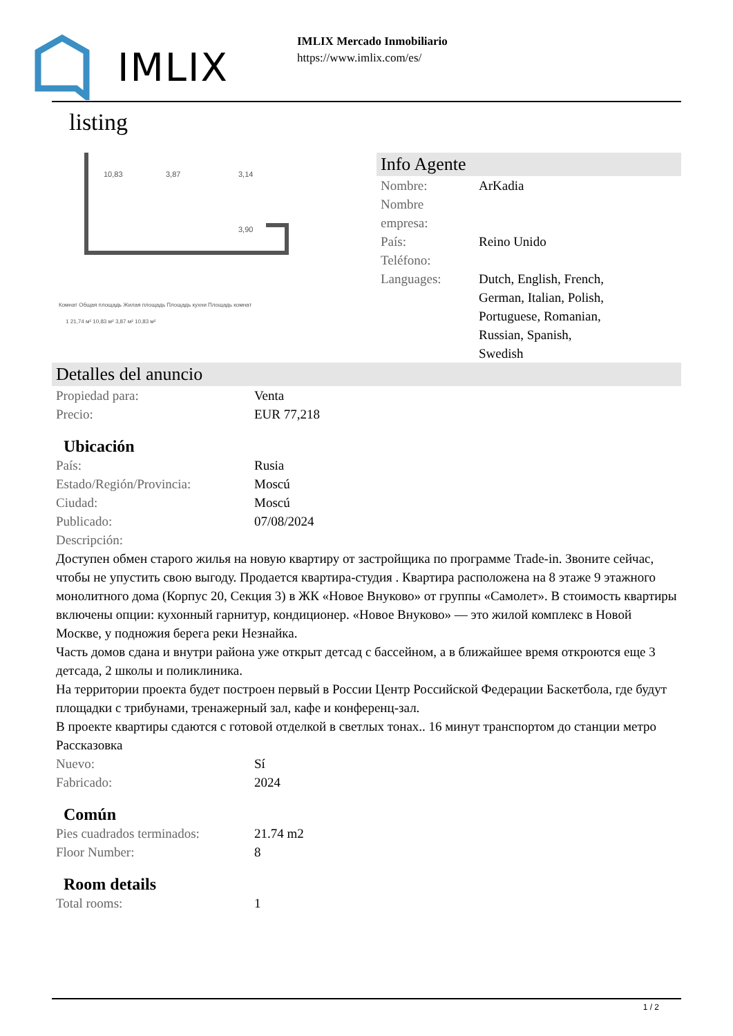IMLIX
IMLIX Mercado Inmobiliario
https://www.imlix.com/es/
listing
10,83
3,87
3,14
3,90
Комнат Общая площадь Жилая площадь Площадь кухни Площадь комнат
1 21,74 м² 10,83 м² 3,87 м² 10,83 м²
Info Agente
| Nombre: | ArKadia |
| Nombre empresa: | |
| País: | Reino Unido |
| Teléfono: | |
| Languages: | Dutch, English, French, German, Italian, Polish, Portuguese, Romanian, Russian, Spanish, Swedish |
Detalles del anuncio
| Propiedad para: | Venta |
| Precio: | EUR 77,218 |
Ubicación
| País: | Rusia |
| Estado/Región/Provincia: | Moscú |
| Ciudad: | Moscú |
| Publicado: | 07/08/2024 |
| Descripción: | |
Доступен обмен старого жилья на новую квартиру от застройщика по программе Trade-in. Звоните сейчас, чтобы не упустить свою выгоду. Продается квартира-студия . Квартира расположена на 8 этаже 9 этажного монолитного дома (Корпус 20, Секция 3) в ЖК «Новое Внуково» от группы «Самолет». В стоимость квартиры включены опции: кухонный гарнитур, кондиционер. «Новое Внуково» — это жилой комплекс в Новой Москве, у подножия берега реки Незнайка.
Часть домов сдана и внутри района уже открыт детсад с бассейном, а в ближайшее время откроются еще 3 детсада, 2 школы и поликлиника.
На территории проекта будет построен первый в России Центр Российской Федерации Баскетбола, где будут площадки с трибунами, тренажерный зал, кафе и конференц-зал.
В проекте квартиры сдаются с готовой отделкой в светлых тонах.. 16 минут транспортом до станции метро Рассказовка
| Nuevo: | Sí |
| Fabricado: | 2024 |
Común
| Pies cuadrados terminados: | 21.74 m2 |
| Floor Number: | 8 |
Room details
| Total rooms: | 1 |
1 / 2